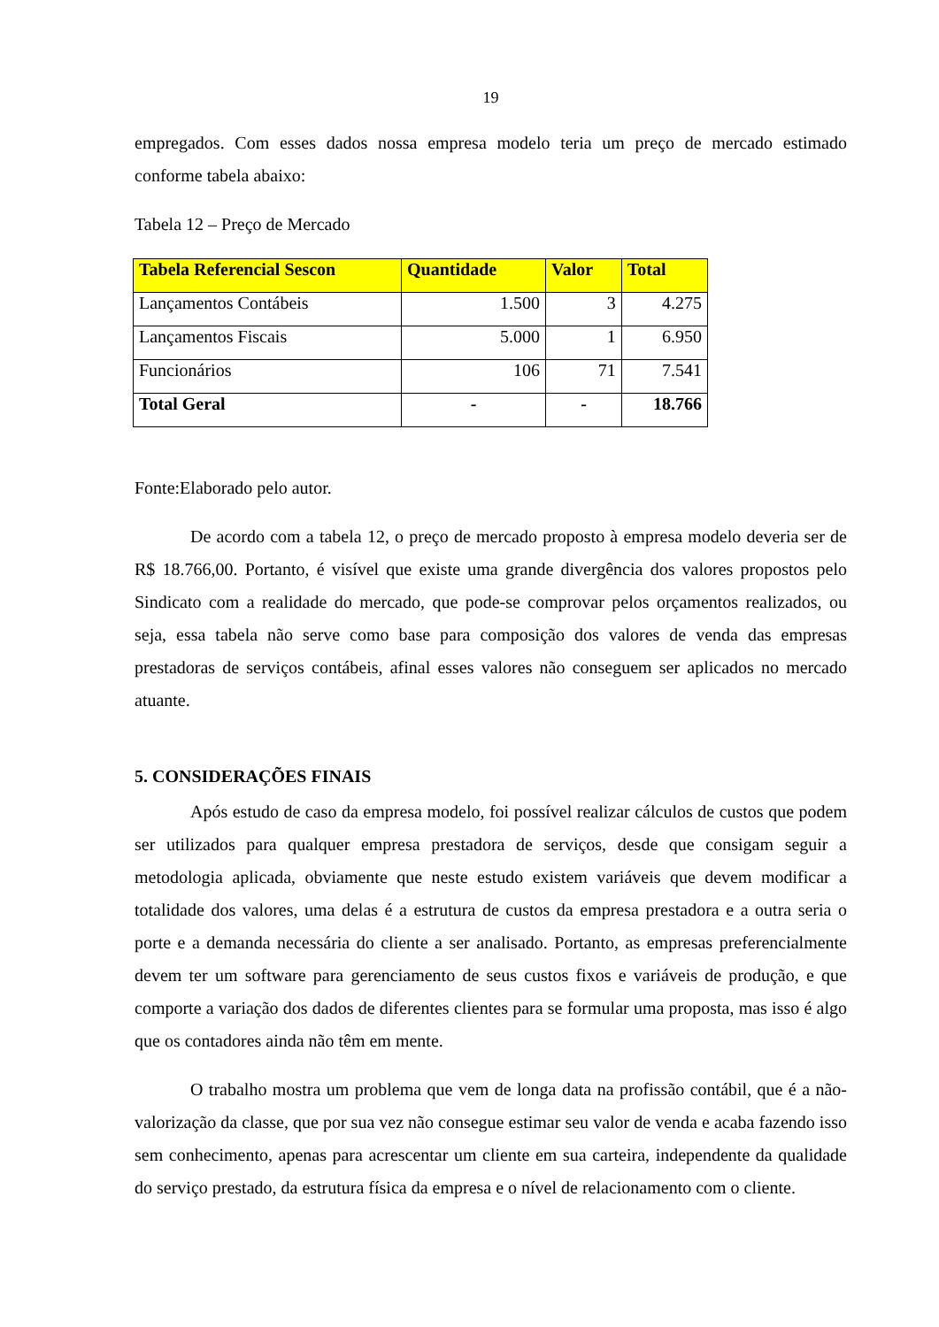19
empregados. Com esses dados nossa empresa modelo teria um preço de mercado estimado conforme tabela abaixo:
Tabela 12 – Preço de Mercado
| Tabela Referencial Sescon | Quantidade | Valor | Total |
| --- | --- | --- | --- |
| Lançamentos Contábeis | 1.500 | 3 | 4.275 |
| Lançamentos Fiscais | 5.000 | 1 | 6.950 |
| Funcionários | 106 | 71 | 7.541 |
| Total Geral | - | - | 18.766 |
Fonte:Elaborado pelo autor.
De acordo com a tabela 12, o preço de mercado proposto à empresa modelo deveria ser de R$ 18.766,00. Portanto, é visível que existe uma grande divergência dos valores propostos pelo Sindicato com a realidade do mercado, que pode-se comprovar pelos orçamentos realizados, ou seja, essa tabela não serve como base para composição dos valores de venda das empresas prestadoras de serviços contábeis, afinal esses valores não conseguem ser aplicados no mercado atuante.
5. CONSIDERAÇÕES FINAIS
Após estudo de caso da empresa modelo, foi possível realizar cálculos de custos que podem ser utilizados para qualquer empresa prestadora de serviços, desde que consigam seguir a metodologia aplicada, obviamente que neste estudo existem variáveis que devem modificar a totalidade dos valores, uma delas é a estrutura de custos da empresa prestadora e a outra seria o porte e a demanda necessária do cliente a ser analisado. Portanto, as empresas preferencialmente devem ter um software para gerenciamento de seus custos fixos e variáveis de produção, e que comporte a variação dos dados de diferentes clientes para se formular uma proposta, mas isso é algo que os contadores ainda não têm em mente.
O trabalho mostra um problema que vem de longa data na profissão contábil, que é a não-valorização da classe, que por sua vez não consegue estimar seu valor de venda e acaba fazendo isso sem conhecimento, apenas para acrescentar um cliente em sua carteira, independente da qualidade do serviço prestado, da estrutura física da empresa e o nível de relacionamento com o cliente.